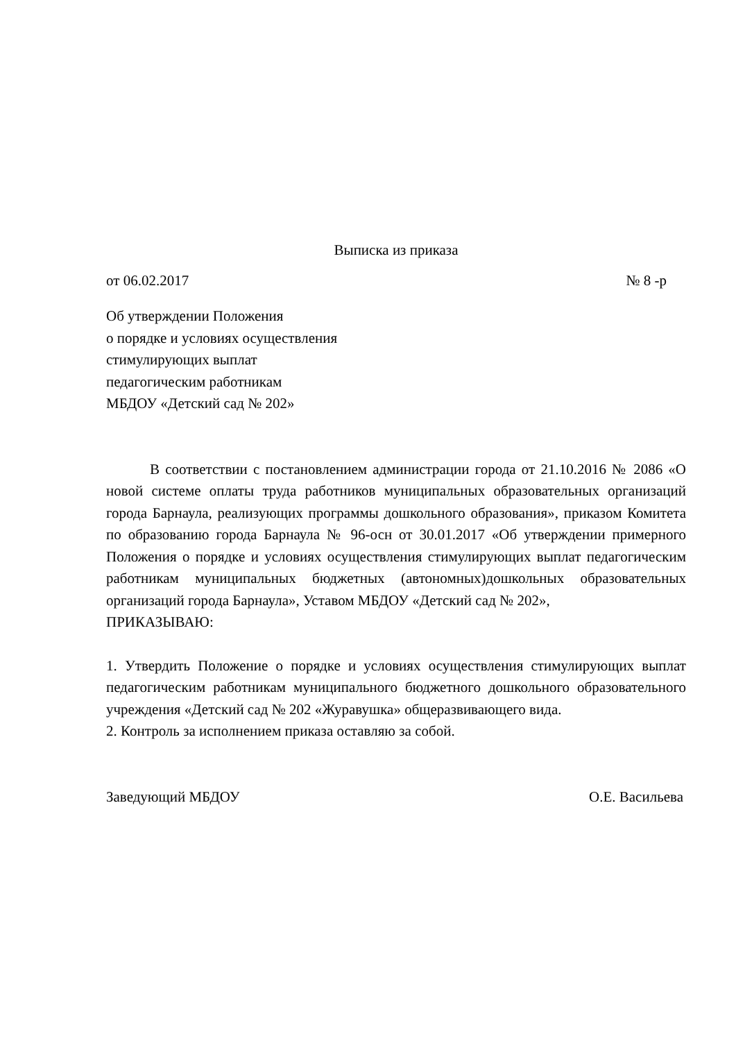Выписка из приказа
от 06.02.2017 № 8 -р
Об утверждении Положения
о порядке и условиях осуществления
стимулирующих выплат
педагогическим работникам
МБДОУ «Детский сад № 202»
В соответствии с постановлением администрации города от 21.10.2016 № 2086 «О новой системе оплаты труда работников муниципальных образовательных организаций города Барнаула, реализующих программы дошкольного образования», приказом Комитета по образованию города Барнаула № 96-осн от 30.01.2017 «Об утверждении примерного Положения о порядке и условиях осуществления стимулирующих выплат педагогическим работникам муниципальных бюджетных (автономных)дошкольных образовательных организаций города Барнаула», Уставом МБДОУ «Детский сад № 202»,
ПРИКАЗЫВАЮ:
1. Утвердить Положение о порядке и условиях осуществления стимулирующих выплат педагогическим работникам муниципального бюджетного дошкольного образовательного учреждения «Детский сад № 202 «Журавушка» общеразвивающего вида.
2. Контроль за исполнением приказа оставляю за собой.
Заведующий МБДОУ О.Е. Васильева